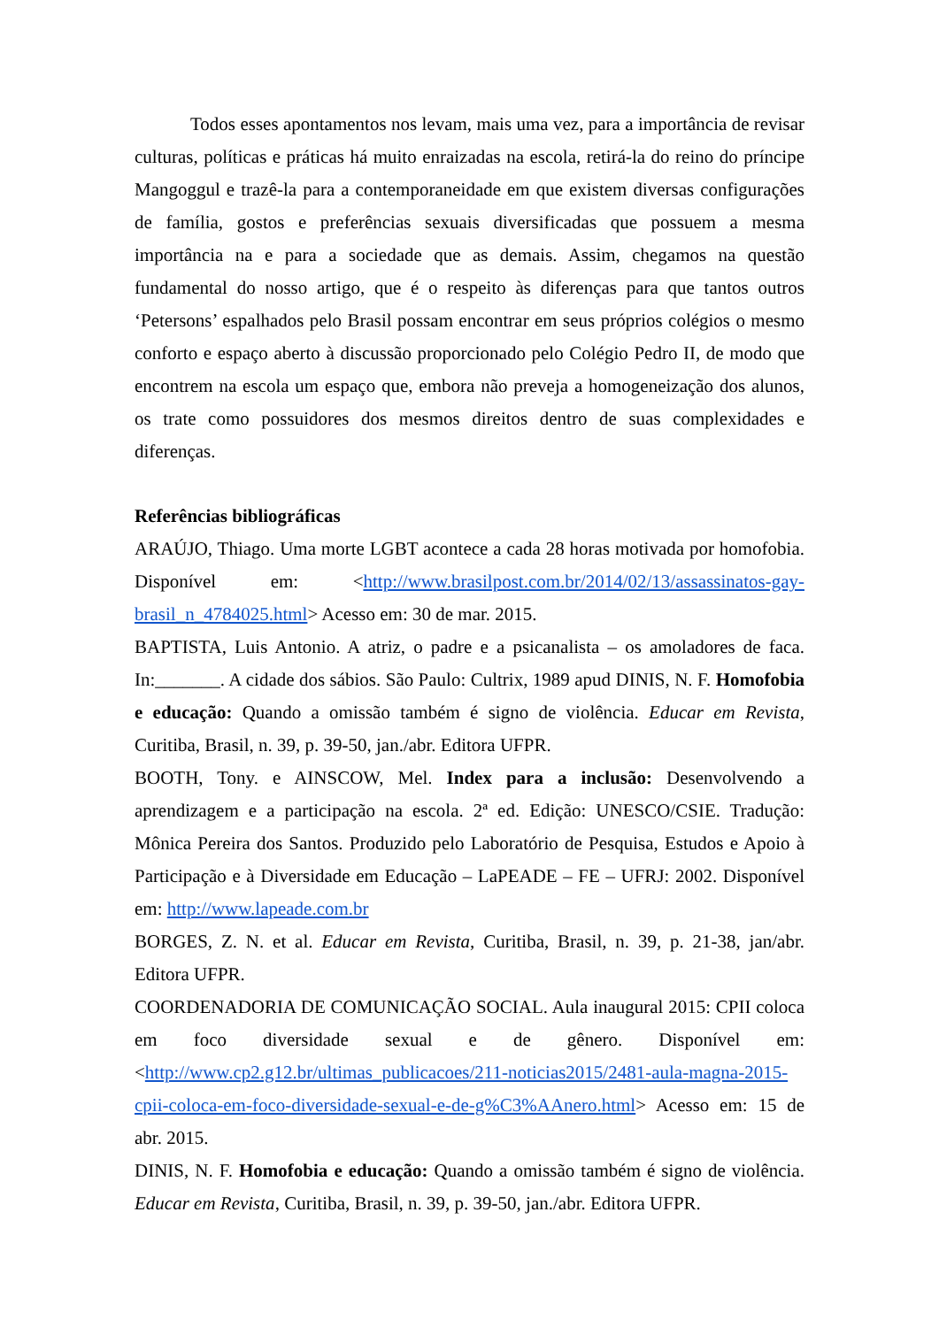Todos esses apontamentos nos levam, mais uma vez, para a importância de revisar culturas, políticas e práticas há muito enraizadas na escola, retirá-la do reino do príncipe Mangoggul e trazê-la para a contemporaneidade em que existem diversas configurações de família, gostos e preferências sexuais diversificadas que possuem a mesma importância na e para a sociedade que as demais. Assim, chegamos na questão fundamental do nosso artigo, que é o respeito às diferenças para que tantos outros ‘Petersons’ espalhados pelo Brasil possam encontrar em seus próprios colégios o mesmo conforto e espaço aberto à discussão proporcionado pelo Colégio Pedro II, de modo que encontrem na escola um espaço que, embora não preveja a homogeneização dos alunos, os trate como possuidores dos mesmos direitos dentro de suas complexidades e diferenças.
Referências bibliográficas
ARAÚJO, Thiago. Uma morte LGBT acontece a cada 28 horas motivada por homofobia. Disponível em: <http://www.brasilpost.com.br/2014/02/13/assassinatos-gay-brasil_n_4784025.html> Acesso em: 30 de mar. 2015.
BAPTISTA, Luis Antonio. A atriz, o padre e a psicanalista – os amoladores de faca. In:_______. A cidade dos sábios. São Paulo: Cultrix, 1989 apud DINIS, N. F. Homofobia e educação: Quando a omissão também é signo de violência. Educar em Revista, Curitiba, Brasil, n. 39, p. 39-50, jan./abr. Editora UFPR.
BOOTH, Tony. e AINSCOW, Mel. Index para a inclusão: Desenvolvendo a aprendizagem e a participação na escola. 2ª ed. Edição: UNESCO/CSIE. Tradução: Mônica Pereira dos Santos. Produzido pelo Laboratório de Pesquisa, Estudos e Apoio à Participação e à Diversidade em Educação – LaPEADE – FE – UFRJ: 2002. Disponível em: http://www.lapeade.com.br
BORGES, Z. N. et al. Educar em Revista, Curitiba, Brasil, n. 39, p. 21-38, jan/abr. Editora UFPR.
COORDENADORIA DE COMUNICAÇÃO SOCIAL. Aula inaugural 2015: CPII coloca em foco diversidade sexual e de gênero. Disponível em: <http://www.cp2.g12.br/ultimas_publicacoes/211-noticias2015/2481-aula-magna-2015-cpii-coloca-em-foco-diversidade-sexual-e-de-g%C3%AAnero.html> Acesso em: 15 de abr. 2015.
DINIS, N. F. Homofobia e educação: Quando a omissão também é signo de violência. Educar em Revista, Curitiba, Brasil, n. 39, p. 39-50, jan./abr. Editora UFPR.